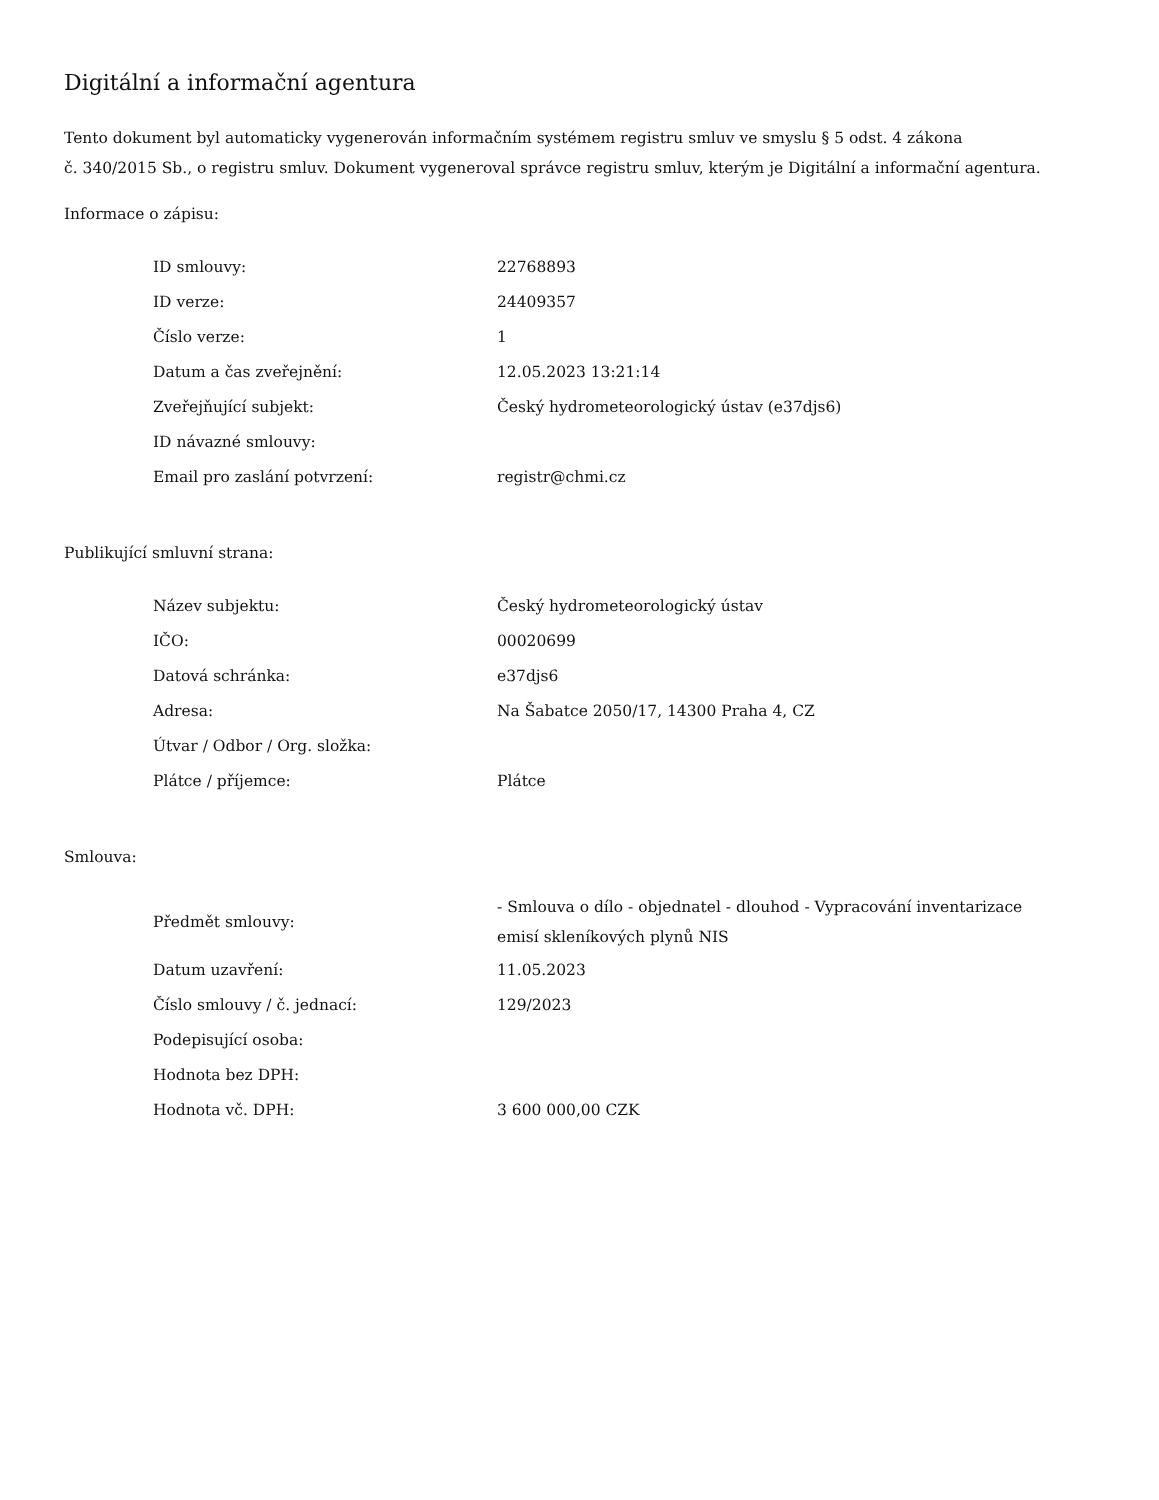Digitální a informační agentura
Tento dokument byl automaticky vygenerován informačním systémem registru smluv ve smyslu § 5 odst. 4 zákona
č. 340/2015 Sb., o registru smluv. Dokument vygeneroval správce registru smluv, kterým je Digitální a informační agentura.
Informace o zápisu:
| ID smlouvy: | 22768893 |
| ID verze: | 24409357 |
| Číslo verze: | 1 |
| Datum a čas zveřejnění: | 12.05.2023 13:21:14 |
| Zveřejňující subjekt: | Český hydrometeorologický ústav (e37djs6) |
| ID návazné smlouvy: | |
| Email pro zaslání potvrzení: | registr@chmi.cz |
Publikující smluvní strana:
| Název subjektu: | Český hydrometeorologický ústav |
| IČO: | 00020699 |
| Datová schránka: | e37djs6 |
| Adresa: | Na Šabatce 2050/17, 14300 Praha 4, CZ |
| Útvar / Odbor / Org. složka: | |
| Plátce / příjemce: | Plátce |
Smlouva:
| Předmět smlouvy: | - Smlouva o dílo - objednatel - dlouhod - Vypracování inventarizace emisí skleníkových plynů NIS |
| Datum uzavření: | 11.05.2023 |
| Číslo smlouvy / č. jednací: | 129/2023 |
| Podepisující osoba: | |
| Hodnota bez DPH: | |
| Hodnota vč. DPH: | 3 600 000,00 CZK |